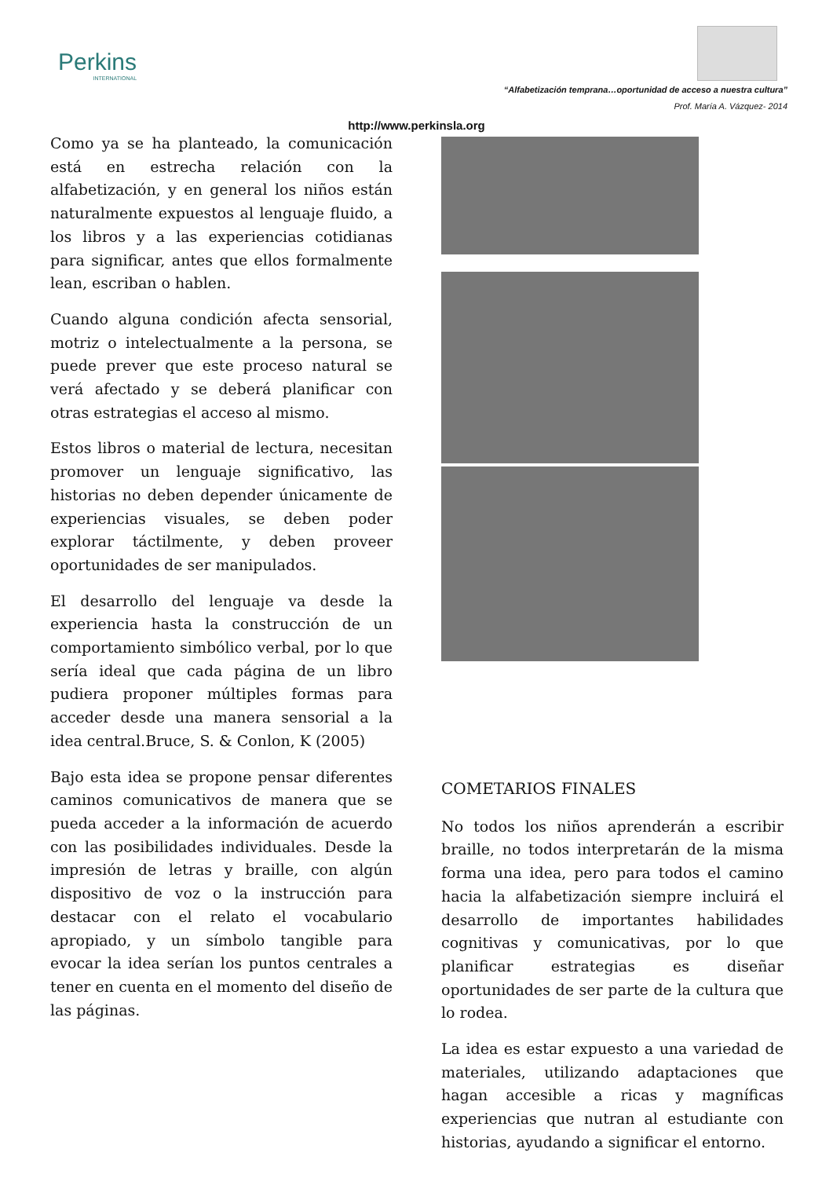Perkins
INTERNATIONAL
“Alfabetización temprana…oportunidad de acceso a nuestra cultura”
Prof. María A. Vázquez- 2014
http://www.perkinsla.org
Como ya se ha planteado, la comunicación está en estrecha relación con la alfabetización, y en general los niños están naturalmente expuestos al lenguaje fluido, a los libros y a las experiencias cotidianas para significar, antes que ellos formalmente lean, escriban o hablen.
Cuando alguna condición afecta sensorial, motriz o intelectualmente a la persona, se puede prever que este proceso natural se verá afectado y se deberá planificar con otras estrategias el acceso al mismo.
Estos libros o material de lectura, necesitan promover un lenguaje significativo, las historias no deben depender únicamente de experiencias visuales, se deben poder explorar táctilmente, y deben proveer oportunidades de ser manipulados.
El desarrollo del lenguaje va desde la experiencia hasta la construcción de un comportamiento simbólico verbal, por lo que sería ideal que cada página de un libro pudiera proponer múltiples formas para acceder desde una manera sensorial a la idea central.Bruce, S. & Conlon, K (2005)
Bajo esta idea se propone pensar diferentes caminos comunicativos de manera que se pueda acceder a la información de acuerdo con las posibilidades individuales. Desde la impresión de letras y braille, con algún dispositivo de voz o la instrucción para destacar con el relato el vocabulario apropiado, y un símbolo tangible para evocar la idea serían los puntos centrales a tener en cuenta en el momento del diseño de las páginas.
COMETARIOS FINALES
No todos los niños aprenderán a escribir braille, no todos interpretarán de la misma forma una idea, pero para todos el camino hacia la alfabetización siempre incluirá el desarrollo de importantes habilidades cognitivas y comunicativas, por lo que planificar estrategias es diseñar oportunidades de ser parte de la cultura que lo rodea.
La idea es estar expuesto a una variedad de materiales, utilizando adaptaciones que hagan accesible a ricas y magníficas experiencias que nutran al estudiante con historias, ayudando a significar el entorno.